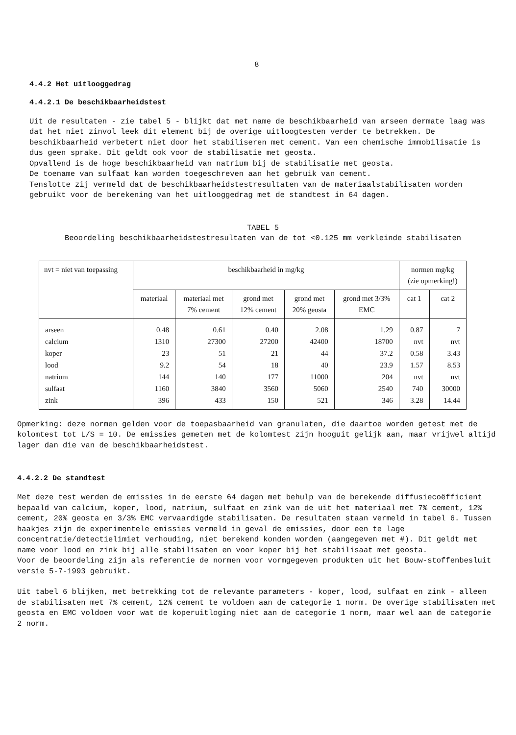8
4.4.2 Het uitlooggedrag
4.4.2.1 De beschikbaarheidstest
Uit de resultaten - zie tabel 5 - blijkt dat met name de beschikbaarheid van arseen dermate laag was dat het niet zinvol leek dit element bij de overige uitloogtesten verder te betrekken. De beschikbaarheid verbetert niet door het stabiliseren met cement. Van een chemische immobilisatie is dus geen sprake. Dit geldt ook voor de stabilisatie met geosta.
Opvallend is de hoge beschikbaarheid van natrium bij de stabilisatie met geosta.
De toename van sulfaat kan worden toegeschreven aan het gebruik van cement.
Tenslotte zij vermeld dat de beschikbaarheidstestresultaten van de materiaalstabilisaten worden gebruikt voor de berekening van het uitlooggedrag met de standtest in 64 dagen.
TABEL 5
Beoordeling beschikbaarheidstestresultaten van de tot <0.125 mm verkleinde stabilisaten
| nvt = niet van toepassing | beschikbaarheid in mg/kg | | | | | normen mg/kg (zie opmerking!) | |
| --- | --- | --- | --- | --- | --- | --- | --- |
| | materiaal | materiaal met 7% cement | grond met 12% cement | grond met 20% geosta | grond met 3/3% EMC | cat 1 | cat 2 |
| arseen | 0.48 | 0.61 | 0.40 | 2.08 | 1.29 | 0.87 | 7 |
| calcium | 1310 | 27300 | 27200 | 42400 | 18700 | nvt | nvt |
| koper | 23 | 51 | 21 | 44 | 37.2 | 0.58 | 3.43 |
| lood | 9.2 | 54 | 18 | 40 | 23.9 | 1.57 | 8.53 |
| natrium | 144 | 140 | 177 | 11000 | 204 | nvt | nvt |
| sulfaat | 1160 | 3840 | 3560 | 5060 | 2540 | 740 | 30000 |
| zink | 396 | 433 | 150 | 521 | 346 | 3.28 | 14.44 |
Opmerking: deze normen gelden voor de toepasbaarheid van granulaten, die daartoe worden getest met de kolomtest tot L/S = 10. De emissies gemeten met de kolomtest zijn hooguit gelijk aan, maar vrijwel altijd lager dan die van de beschikbaarheidstest.
4.4.2.2 De standtest
Met deze test werden de emissies in de eerste 64 dagen met behulp van de berekende diffusiecoëfficient bepaald van calcium, koper, lood, natrium, sulfaat en zink van de uit het materiaal met 7% cement, 12% cement, 20% geosta en 3/3% EMC vervaardigde stabilisaten. De resultaten staan vermeld in tabel 6. Tussen haakjes zijn de experimentele emissies vermeld in geval de emissies, door een te lage concentratie/detectielimiet verhouding, niet berekend konden worden (aangegeven met #). Dit geldt met name voor lood en zink bij alle stabilisaten en voor koper bij het stabilisaat met geosta.
Voor de beoordeling zijn als referentie de normen voor vormgegeven produkten uit het Bouw-stoffenbesluit versie 5-7-1993 gebruikt.
Uit tabel 6 blijken, met betrekking tot de relevante parameters - koper, lood, sulfaat en zink - alleen de stabilisaten met 7% cement, 12% cement te voldoen aan de categorie 1 norm. De overige stabilisaten met geosta en EMC voldoen voor wat de koperuitloging niet aan de categorie 1 norm, maar wel aan de categorie 2 norm.